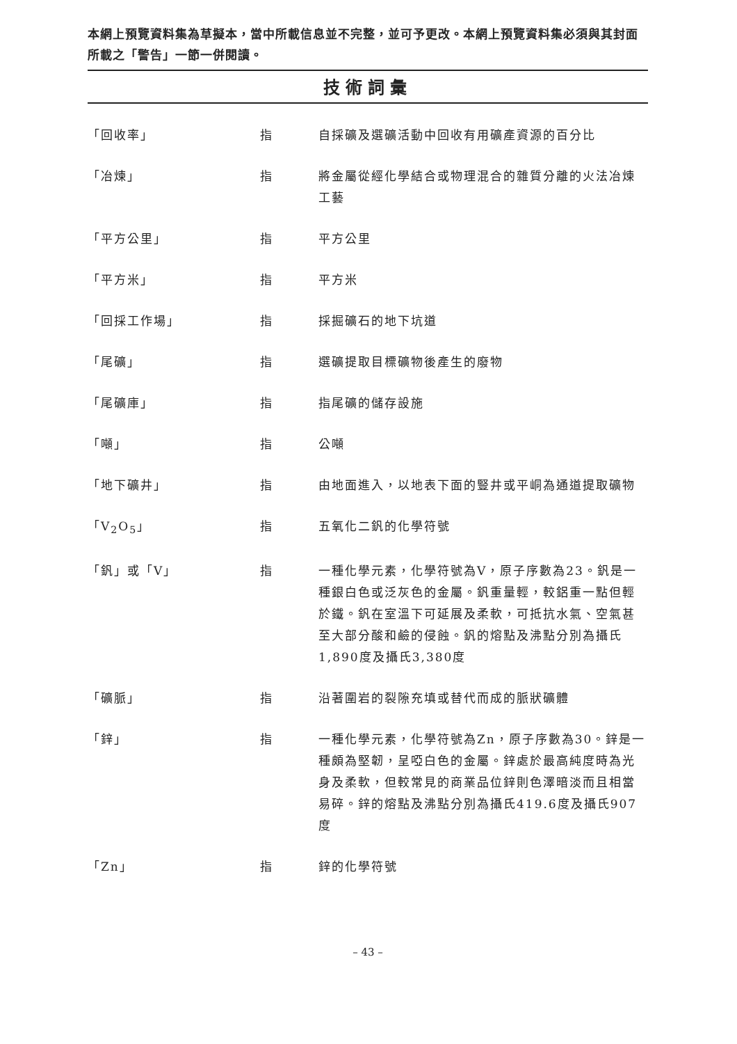本網上預覽資料集為草擬本，當中所載信息並不完整，並可予更改。本網上預覽資料集必須與其封面所載之「警告」一節一併閱讀。
技術詞彙
| 「回收率」 | 指 | 自採礦及選礦活動中回收有用礦產資源的百分比 |
| 「冶煉」 | 指 | 將金屬從經化學結合或物理混合的雜質分離的火法冶煉工藝 |
| 「平方公里」 | 指 | 平方公里 |
| 「平方米」 | 指 | 平方米 |
| 「回採工作場」 | 指 | 採掘礦石的地下坑道 |
| 「尾礦」 | 指 | 選礦提取目標礦物後產生的廢物 |
| 「尾礦庫」 | 指 | 指尾礦的儲存設施 |
| 「噸」 | 指 | 公噸 |
| 「地下礦井」 | 指 | 由地面進入，以地表下面的豎井或平峒為通道提取礦物 |
| 「V<sub>2</sub>O<sub>5</sub>」 | 指 | 五氧化二釩的化學符號 |
| 「釩」或「V」 | 指 | 一種化學元素，化學符號為V，原子序數為23。釩是一種銀白色或泛灰色的金屬。釩重量輕，較鋁重一點但輕於鐵。釩在室溫下可延展及柔軟，可抵抗水氣、空氣甚至大部分酸和鹼的侵蝕。釩的熔點及沸點分別為攝氏1,890度及攝氏3,380度 |
| 「礦脈」 | 指 | 沿著圍岩的裂隙充填或替代而成的脈狀礦體 |
| 「鋅」 | 指 | 一種化學元素，化學符號為Zn，原子序數為30。鋅是一種頗為堅韌，呈啞白色的金屬。鋅處於最高純度時為光身及柔軟，但較常見的商業品位鋅則色澤暗淡而且相當易碎。鋅的熔點及沸點分別為攝氏419.6度及攝氏907度 |
| 「Zn」 | 指 | 鋅的化學符號 |
– 43 –